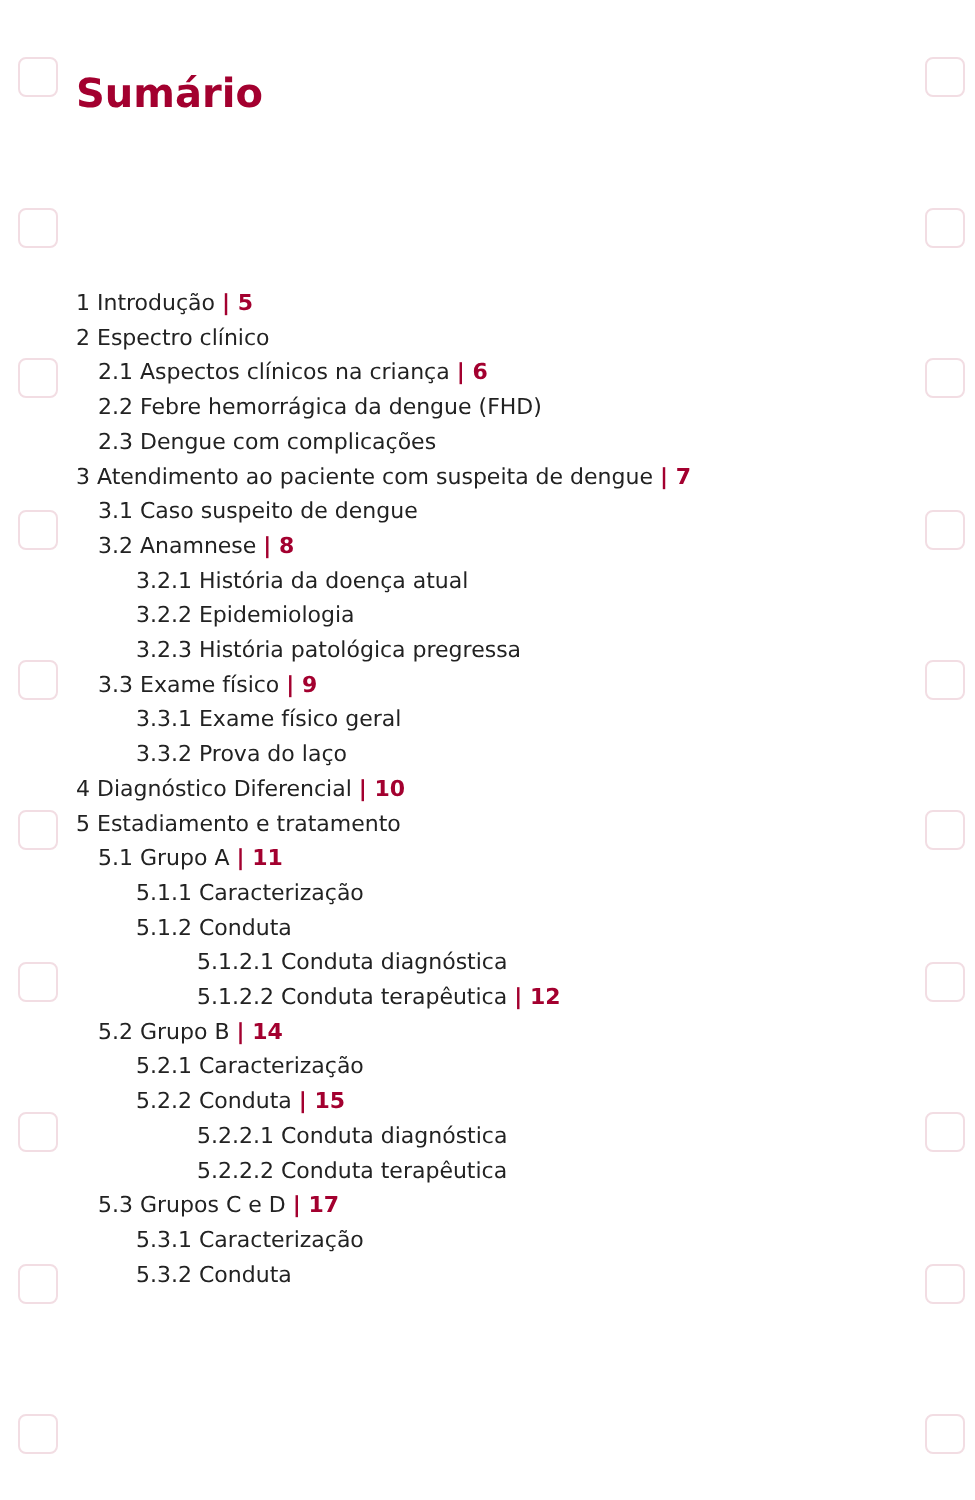Sumário
1 Introdução | 5
2 Espectro clínico
2.1 Aspectos clínicos na criança | 6
2.2 Febre hemorrágica da dengue (FHD)
2.3 Dengue com complicações
3 Atendimento ao paciente com suspeita de dengue | 7
3.1 Caso suspeito de dengue
3.2 Anamnese | 8
3.2.1 História da doença atual
3.2.2 Epidemiologia
3.2.3 História patológica pregressa
3.3 Exame físico | 9
3.3.1 Exame físico geral
3.3.2 Prova do laço
4 Diagnóstico Diferencial | 10
5 Estadiamento e tratamento
5.1 Grupo A | 11
5.1.1 Caracterização
5.1.2 Conduta
5.1.2.1 Conduta diagnóstica
5.1.2.2 Conduta terapêutica | 12
5.2 Grupo B | 14
5.2.1 Caracterização
5.2.2 Conduta | 15
5.2.2.1 Conduta diagnóstica
5.2.2.2 Conduta terapêutica
5.3 Grupos C e D | 17
5.3.1 Caracterização
5.3.2 Conduta